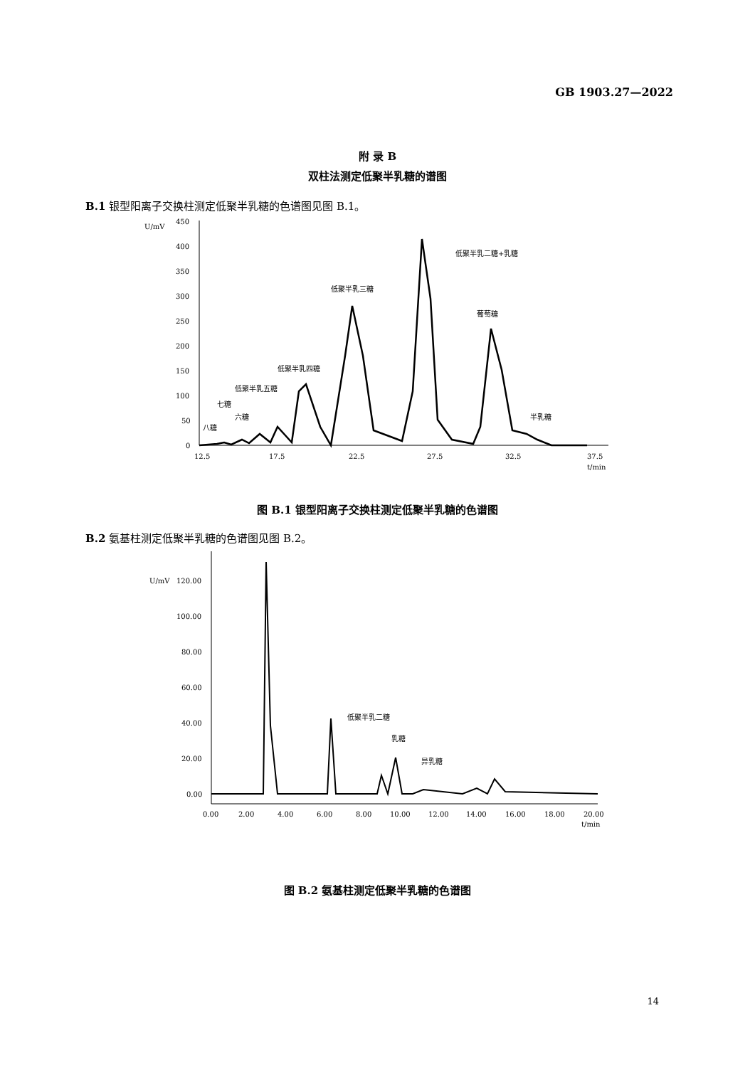GB 1903.27—2022
附 录 B
双柱法测定低聚半乳糖的谱图
B.1 银型阳离子交换柱测定低聚半乳糖的色谱图见图 B.1。
U/mV
450
400
350
300
250
200
150
100
50
0
12.5
17.5
22.5
27.5
32.5
37.5
t/min
八糖
七糖
六糖
低聚半乳五糖
低聚半乳四糖
低聚半乳三糖
低聚半乳二糖+乳糖
葡萄糖
半乳糖
图 B.1 银型阳离子交换柱测定低聚半乳糖的色谱图
B.2 氨基柱测定低聚半乳糖的色谱图见图 B.2。
U/mV
120.00
100.00
80.00
60.00
40.00
20.00
0.00
0.00
2.00
4.00
6.00
8.00
10.00
12.00
14.00
16.00
18.00
20.00
t/min
低聚半乳二糖
乳糖
异乳糖
图 B.2 氨基柱测定低聚半乳糖的色谱图
14